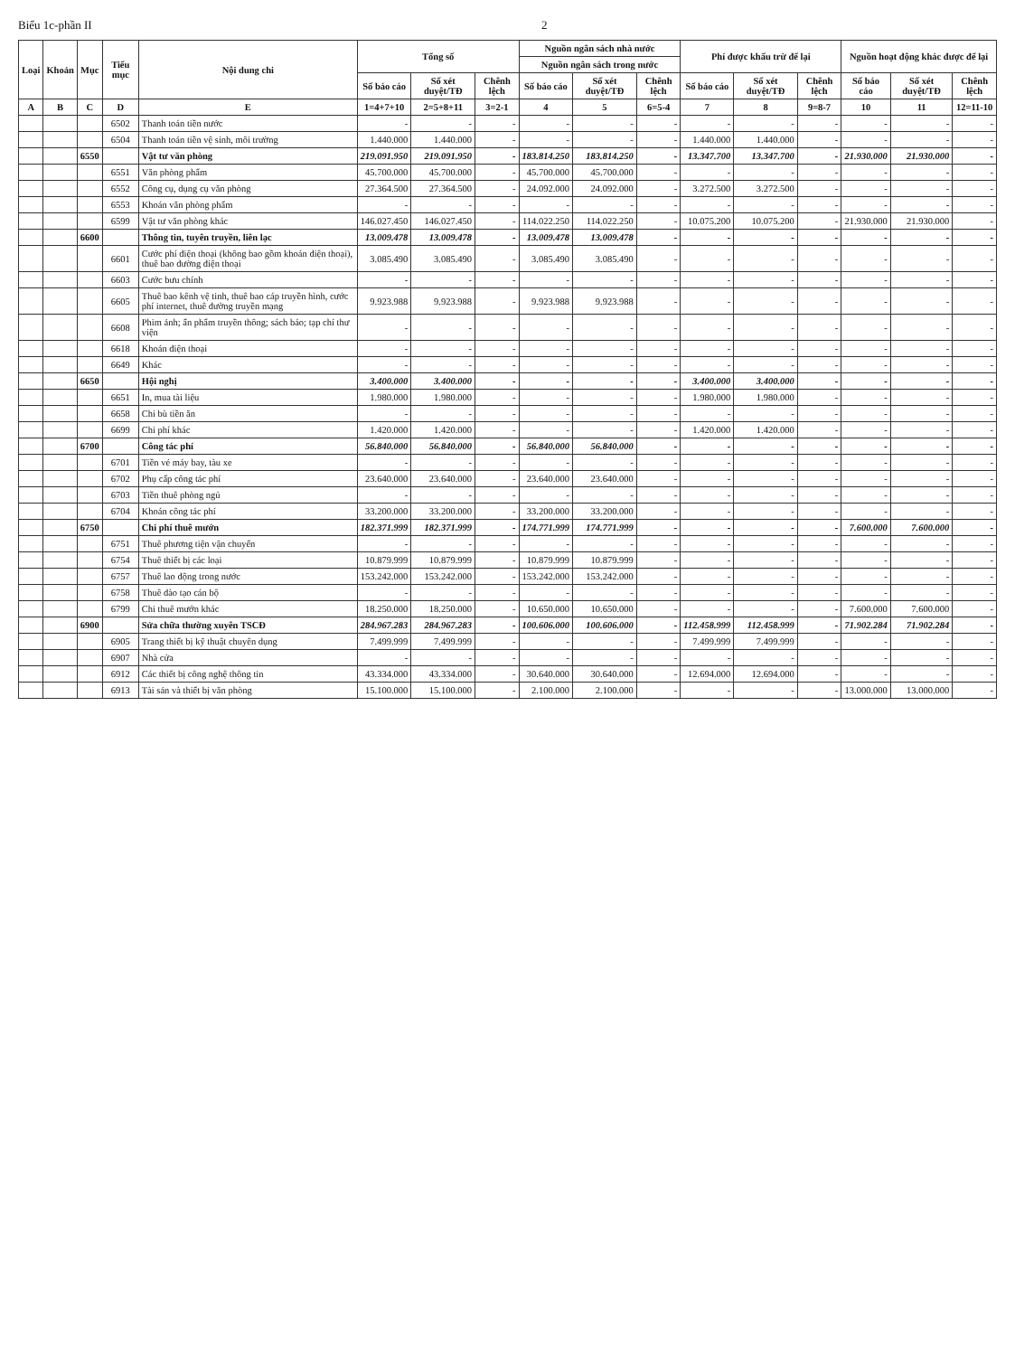Biểu 1c-phần II 2
| Loại | Khoản | Mục | Tiểu mục | Nội dung chi | Tổng số | | | Nguồn ngân sách nhà nước | | | Phí được khấu trừ để lại | | | Nguồn hoạt động khác được để lại | | |
| --- | --- | --- | --- | --- | --- | --- | --- | --- | --- | --- | --- | --- | --- | --- | --- | --- |
| | | | | | | | | Nguồn ngân sách trong nước | | | | | | | | |
| | | | | | Số báo cáo | Số xét duyệt/TĐ | Chênh lệch | Số báo cáo | Số xét duyệt/TĐ | Chênh lệch | Số báo cáo | Số xét duyệt/TĐ | Chênh lệch | Số báo cáo | Số xét duyệt/TĐ | Chênh lệch |
| A | B | C | D | E | 1=4+7+10 | 2=5+8+11 | 3=2-1 | 4 | 5 | 6=5-4 | 7 | 8 | 9=8-7 | 10 | 11 | 12=11-10 |
| | | | 6502 | Thanh toán tiền nước | - | - | - | - | - | - | - | - | - | - | - | - |
| | | | 6504 | Thanh toán tiền vệ sinh, môi trường | 1.440.000 | 1.440.000 | - | - | - | - | 1.440.000 | 1.440.000 | - | - | - | - |
| | | 6550 | | Vật tư văn phòng | 219.091.950 | 219.091.950 | - | 183.814.250 | 183.814.250 | - | 13.347.700 | 13.347.700 | - | 21.930.000 | 21.930.000 | - |
| | | | 6551 | Văn phòng phẩm | 45.700.000 | 45.700.000 | - | 45.700.000 | 45.700.000 | - | - | - | - | - | - | - |
| | | | 6552 | Công cụ, dụng cụ văn phòng | 27.364.500 | 27.364.500 | - | 24.092.000 | 24.092.000 | - | 3.272.500 | 3.272.500 | - | - | - | - |
| | | | 6553 | Khoán văn phòng phẩm | - | - | - | - | - | - | - | - | - | - | - | - |
| | | | 6599 | Vật tư văn phòng khác | 146.027.450 | 146.027.450 | - | 114.022.250 | 114.022.250 | - | 10.075.200 | 10.075.200 | - | 21.930.000 | 21.930.000 | - |
| | | 6600 | | Thông tin, tuyên truyền, liên lạc | 13.009.478 | 13.009.478 | - | 13.009.478 | 13.009.478 | - | - | - | - | - | - | - |
| | | | 6601 | Cước phí điện thoại (không bao gồm khoán điện thoại), thuê bao đường điện thoại | 3.085.490 | 3.085.490 | - | 3.085.490 | 3.085.490 | - | - | - | - | - | - | - |
| | | | 6603 | Cước bưu chính | - | - | - | - | - | - | - | - | - | - | - | - |
| | | | 6605 | Thuê bao kênh vệ tinh, thuê bao cáp truyền hình, cước phí internet, thuê đường truyền mạng | 9.923.988 | 9.923.988 | - | 9.923.988 | 9.923.988 | - | - | - | - | - | - | - |
| | | | 6608 | Phim ảnh; ấn phẩm truyền thông; sách báo; tạp chí thư viện | - | - | - | - | - | - | - | - | - | - | - | - |
| | | | 6618 | Khoán điện thoại | - | - | - | - | - | - | - | - | - | - | - | - |
| | | | 6649 | Khác | - | - | - | - | - | - | - | - | - | - | - | - |
| | | 6650 | | Hội nghị | 3.400.000 | 3.400.000 | - | - | - | - | 3.400.000 | 3.400.000 | - | - | - | - |
| | | | 6651 | In, mua tài liệu | 1.980.000 | 1.980.000 | - | - | - | - | 1.980.000 | 1.980.000 | - | - | - | - |
| | | | 6658 | Chi bù tiền ăn | - | - | - | - | - | - | - | - | - | - | - | - |
| | | | 6699 | Chi phí khác | 1.420.000 | 1.420.000 | - | - | - | - | 1.420.000 | 1.420.000 | - | - | - | - |
| | | 6700 | | Công tác phí | 56.840.000 | 56.840.000 | - | 56.840.000 | 56.840.000 | - | - | - | - | - | - | - |
| | | | 6701 | Tiền vé máy bay, tàu xe | - | - | - | - | - | - | - | - | - | - | - | - |
| | | | 6702 | Phụ cấp công tác phí | 23.640.000 | 23.640.000 | - | 23.640.000 | 23.640.000 | - | - | - | - | - | - | - |
| | | | 6703 | Tiền thuê phòng ngủ | - | - | - | - | - | - | - | - | - | - | - | - |
| | | | 6704 | Khoán công tác phí | 33.200.000 | 33.200.000 | - | 33.200.000 | 33.200.000 | - | - | - | - | - | - | - |
| | | 6750 | | Chi phí thuê mướn | 182.371.999 | 182.371.999 | - | 174.771.999 | 174.771.999 | - | - | - | - | 7.600.000 | 7.600.000 | - |
| | | | 6751 | Thuê phương tiện vận chuyển | - | - | - | - | - | - | - | - | - | - | - | - |
| | | | 6754 | Thuê thiết bị các loại | 10.879.999 | 10.879.999 | - | 10.879.999 | 10.879.999 | - | - | - | - | - | - | - |
| | | | 6757 | Thuê lao động trong nước | 153.242.000 | 153.242.000 | - | 153.242.000 | 153.242.000 | - | - | - | - | - | - | - |
| | | | 6758 | Thuê đào tạo cán bộ | - | - | - | - | - | - | - | - | - | - | - | - |
| | | | 6799 | Chi thuê mướn khác | 18.250.000 | 18.250.000 | - | 10.650.000 | 10.650.000 | - | - | - | - | 7.600.000 | 7.600.000 | - |
| | | 6900 | | Sửa chữa thường xuyên TSCĐ | 284.967.283 | 284.967.283 | - | 100.606.000 | 100.606.000 | - | 112.458.999 | 112.458.999 | - | 71.902.284 | 71.902.284 | - |
| | | | 6905 | Trang thiết bị kỹ thuật chuyên dụng | 7.499.999 | 7.499.999 | - | - | - | - | 7.499.999 | 7.499.999 | - | - | - | - |
| | | | 6907 | Nhà cửa | - | - | - | - | - | - | - | - | - | - | - | - |
| | | | 6912 | Các thiết bị công nghệ thông tin | 43.334.000 | 43.334.000 | - | 30.640.000 | 30.640.000 | - | 12.694.000 | 12.694.000 | - | - | - | - |
| | | | 6913 | Tài sản và thiết bị văn phòng | 15.100.000 | 15.100.000 | - | 2.100.000 | 2.100.000 | - | - | - | - | 13.000.000 | 13.000.000 | - |